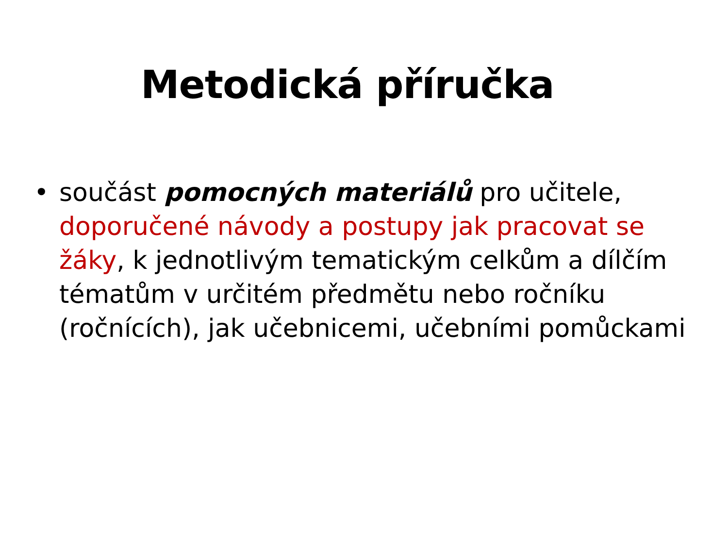Metodická příručka
• součást pomocných materiálů pro učitele, doporučené návody a postupy jak pracovat se žáky, k jednotlivým tematickým celkům a dílčím tématům v určitém předmětu nebo ročníku (ročnících), jak učebnicemi, učebními pomůckami